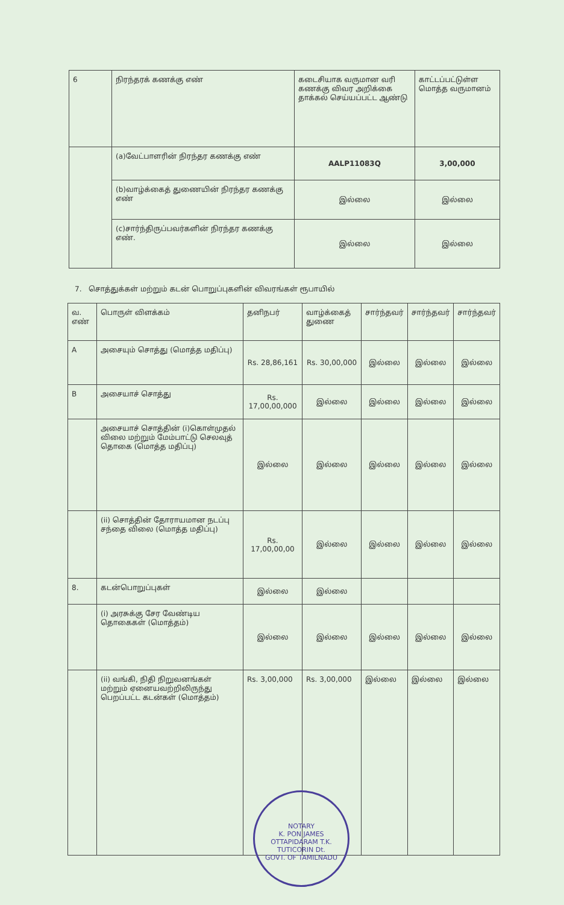| 6 | நிரந்தரக் கணக்கு எண் | கடைசியாக வருமான வரி கணக்கு விவர அறிக்கை தாக்கல் செய்யப்பட்ட ஆண்டு | காட்டப்பட்டுள்ள மொத்த வருமானம் |
| | (a)வேட்பாளரின் நிரந்தர கணக்கு எண் | AALP11083Q | 3,00,000 |
| | (b)வாழ்க்கைத் துணையின் நிரந்தர கணக்கு எண் | இல்லை | இல்லை |
| | (c)சார்ந்திருப்பவர்களின் நிரந்தர கணக்கு எண். | இல்லை | இல்லை |
7. சொத்துக்கள் மற்றும் கடன் பொறுப்புகளின் விவரங்கள் ரூபாயில்
| வ. எண் | பொருள் விளக்கம் | தனிநபர் | வாழ்க்கைத் துணை | சார்ந்தவர் | சார்ந்தவர் | சார்ந்தவர் |
| --- | --- | --- | --- | --- | --- | --- |
| A | அசையும் சொத்து (மொத்த மதிப்பு) | Rs. 28,86,161 | Rs. 30,00,000 | இல்லை | இல்லை | இல்லை |
| B | அசையாச் சொத்து | Rs. 17,00,00,000 | இல்லை | இல்லை | இல்லை | இல்லை |
| | அசையாச் சொத்தின் (i)கொள்முதல் விலை மற்றும் மேம்பாட்டு செலவுத் தொகை (மொத்த மதிப்பு) | இல்லை | இல்லை | இல்லை | இல்லை | இல்லை |
| | (ii) சொத்தின் தோராயமான நடப்பு சந்தை விலை (மொத்த மதிப்பு) | Rs. 17,00,00,00 | இல்லை | இல்லை | இல்லை | இல்லை |
| 8. | கடன்பொறுப்புகள் | இல்லை | இல்லை | | | |
| | (i) அரசுக்கு சேர வேண்டிய தொகைகள் (மொத்தம்) | இல்லை | இல்லை | இல்லை | இல்லை | இல்லை |
| | (ii) வங்கி, நிதி நிறுவனங்கள் மற்றும் ஏனையவற்றிலிருந்து பெறப்பட்ட கடன்கள் (மொத்தம்) | Rs. 3,00,000 | Rs. 3,00,000 | இல்லை | இல்லை | இல்லை |
NOTARY
K. PON JAMES
OTTAPIDARAM T.K.
TUTICORIN Dt.
GOVT. OF TAMILNADU